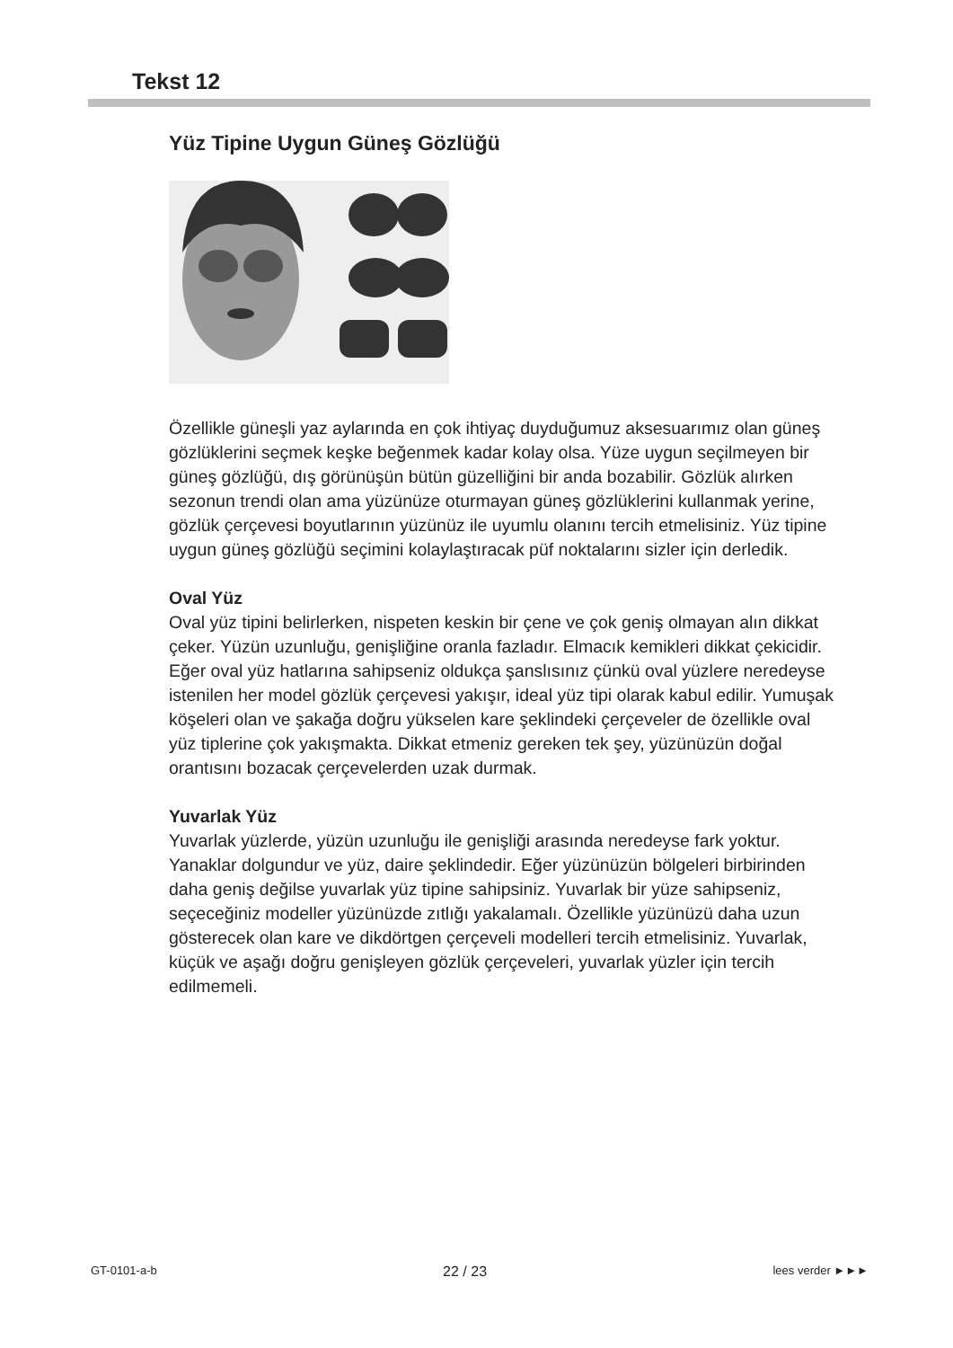Tekst 12
Yüz Tipine Uygun Güneş Gözlüğü
Özellikle güneşli yaz aylarında en çok ihtiyaç duyduğumuz aksesuarımız olan güneş gözlüklerini seçmek keşke beğenmek kadar kolay olsa. Yüze uygun seçilmeyen bir güneş gözlüğü, dış görünüşün bütün güzelliğini bir anda bozabilir. Gözlük alırken sezonun trendi olan ama yüzünüze oturmayan güneş gözlüklerini kullanmak yerine, gözlük çerçevesi boyutlarının yüzünüz ile uyumlu olanını tercih etmelisiniz. Yüz tipine uygun güneş gözlüğü seçimini kolaylaştıracak püf noktalarını sizler için derledik.
Oval Yüz
Oval yüz tipini belirlerken, nispeten keskin bir çene ve çok geniş olmayan alın dikkat çeker. Yüzün uzunluğu, genişliğine oranla fazladır. Elmacık kemikleri dikkat çekicidir. Eğer oval yüz hatlarına sahipseniz oldukça şanslısınız çünkü oval yüzlere neredeyse istenilen her model gözlük çerçevesi yakışır, ideal yüz tipi olarak kabul edilir. Yumuşak köşeleri olan ve şakağa doğru yükselen kare şeklindeki çerçeveler de özellikle oval yüz tiplerine çok yakışmakta. Dikkat etmeniz gereken tek şey, yüzünüzün doğal orantısını bozacak çerçevelerden uzak durmak.
Yuvarlak Yüz
Yuvarlak yüzlerde, yüzün uzunluğu ile genişliği arasında neredeyse fark yoktur. Yanaklar dolgundur ve yüz, daire şeklindedir. Eğer yüzünüzün bölgeleri birbirinden daha geniş değilse yuvarlak yüz tipine sahipsiniz. Yuvarlak bir yüze sahipseniz, seçeceğiniz modeller yüzünüzde zıtlığı yakalamalı. Özellikle yüzünüzü daha uzun gösterecek olan kare ve dikdörtgen çerçeveli modelleri tercih etmelisiniz. Yuvarlak, küçük ve aşağı doğru genişleyen gözlük çerçeveleri, yuvarlak yüzler için tercih edilmemeli.
GT-0101-a-b 22 / 23 lees verder ►►►